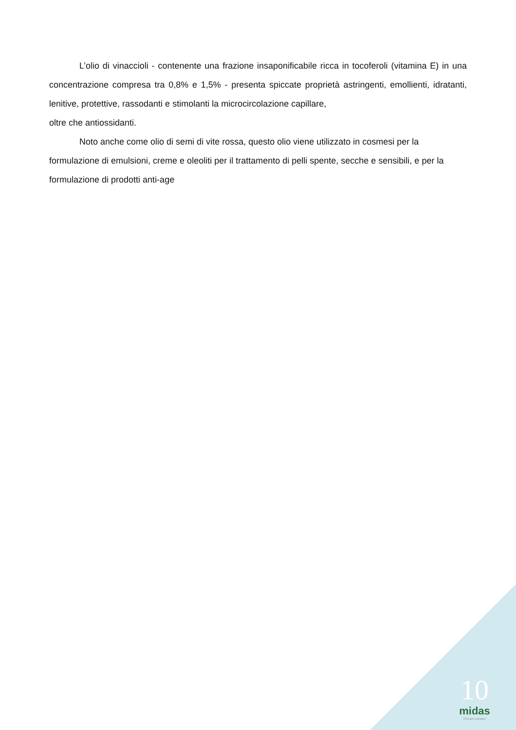L’olio di vinaccioli - contenente una frazione insaponificabile ricca in tocoferoli (vitamina E) in una concentrazione compresa tra 0,8% e 1,5% - presenta spiccate proprietà astringenti, emollienti, idratanti, lenitive, protettive, rassodanti e stimolanti la microcircolazione capillare,
oltre che antiossidanti.
Noto anche come olio di semi di vite rossa, questo olio viene utilizzato in cosmesi per la formulazione di emulsioni, creme e oleoliti per il trattamento di pelli spente, secche e sensibili, e per la formulazione di prodotti anti-age
10
midas
FITO BIO COSMESI